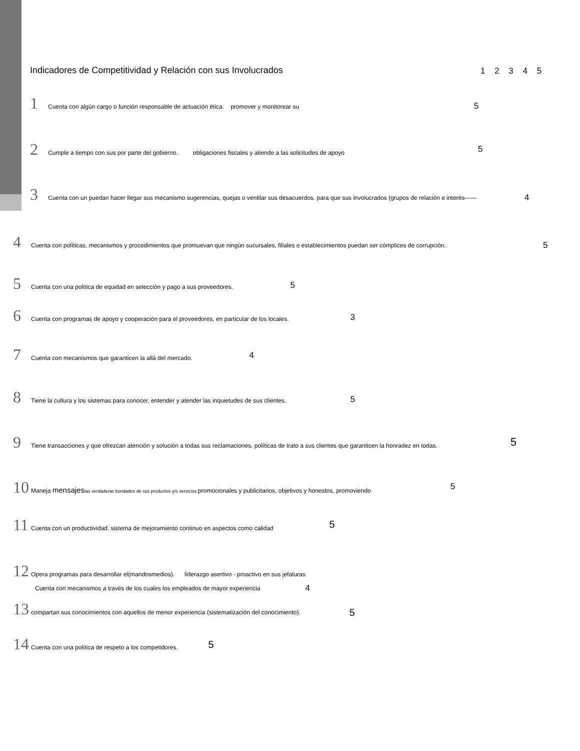Indicadores de Competitividad y Relación con sus Involucrados
1 2 3 4 5
1 Cuenta con algún cargo o función responsable de actuación ética. promover y monitorear su
5
2 Cumple a tiempo con sus por parte del gobierno. obligaciones fiscales y atiende a las solicitudes de apoyo 5
3 Cuenta con un puedan hacer llegar sus mecanismo sugerencias, quejas o ventilar sus desacuerdos. para que sus involucrados (grupos de relación e interés——
4
4 Cuenta con políticas, mecanismos y procedimientos que promuevan que ningún sucursales, filiales o establecimientos puedan ser cómplices de corrupción.
5
5 Cuenta con una política de equidad en selección y pago a sus proveedores.
5
6 Cuenta con programas de apoyo y cooperación para el proveedores, en particular de los locales.
3
7 Cuenta con mecanismos que garanticen la allá del mercado.
4
8 Tiene la cultura y los sistemas para conocer, entender y atender las inquietudes de sus clientes.
5
9 Tiene transacciones y que ofrezcan atención y solución a todas sus reclamaciones. políticas de trato a sus clientes que garanticen la honradez en todas. 5
10 Maneja mensajes las verdaderas bondades de sus productos y/o servicios. promocionales y publicitarios, objetivos y honestos, promoviendo 5
11 Cuenta con un productividad. sistema de mejoramiento continuo en aspectos como calidad 5
12 Opera programas para desarrollar el(mandosmedios). liderazgo asertivo - proactivo en sus jefaturas
Cuenta con mecanismos a través de los cuales los empleados de mayor experiencia 4
13 compartan sus conocimientos con aquellos de menor experiencia (sistematización del conocimiento).
5
14 Cuenta con una política de respeto a los competidores. 5